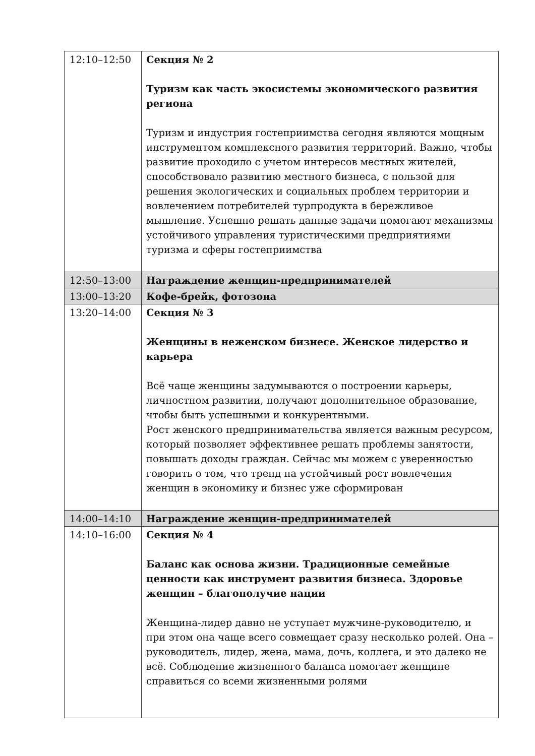| 12:10–12:50 | Секция № 2 Туризм как часть экосистемы экономического развития региона Туризм и индустрия гостеприимства сегодня являются мощным инструментом комплексного развития территорий. Важно, чтобы развитие проходило с учетом интересов местных жителей, способствовало развитию местного бизнеса, с пользой для решения экологических и социальных проблем территории и вовлечением потребителей турпродукта в бережливое мышление. Успешно решать данные задачи помогают механизмы устойчивого управления туристическими предприятиями туризма и сферы гостеприимства |
| 12:50–13:00 | Награждение женщин-предпринимателей |
| 13:00–13:20 | Кофе-брейк, фотозона |
| 13:20–14:00 | Секция № 3 Женщины в неженском бизнесе. Женское лидерство и карьера Всё чаще женщины задумываются о построении карьеры, личностном развитии, получают дополнительное образование, чтобы быть успешными и конкурентными. Рост женского предпринимательства является важным ресурсом, который позволяет эффективнее решать проблемы занятости, повышать доходы граждан. Сейчас мы можем с уверенностью говорить о том, что тренд на устойчивый рост вовлечения женщин в экономику и бизнес уже сформирован |
| 14:00–14:10 | Награждение женщин-предпринимателей |
| 14:10–16:00 | Секция № 4 Баланс как основа жизни. Традиционные семейные ценности как инструмент развития бизнеса. Здоровье женщин – благополучие нации Женщина-лидер давно не уступает мужчине-руководителю, и при этом она чаще всего совмещает сразу несколько ролей. Она – руководитель, лидер, жена, мама, дочь, коллега, и это далеко не всё. Соблюдение жизненного баланса помогает женщине справиться со всеми жизненными ролями |